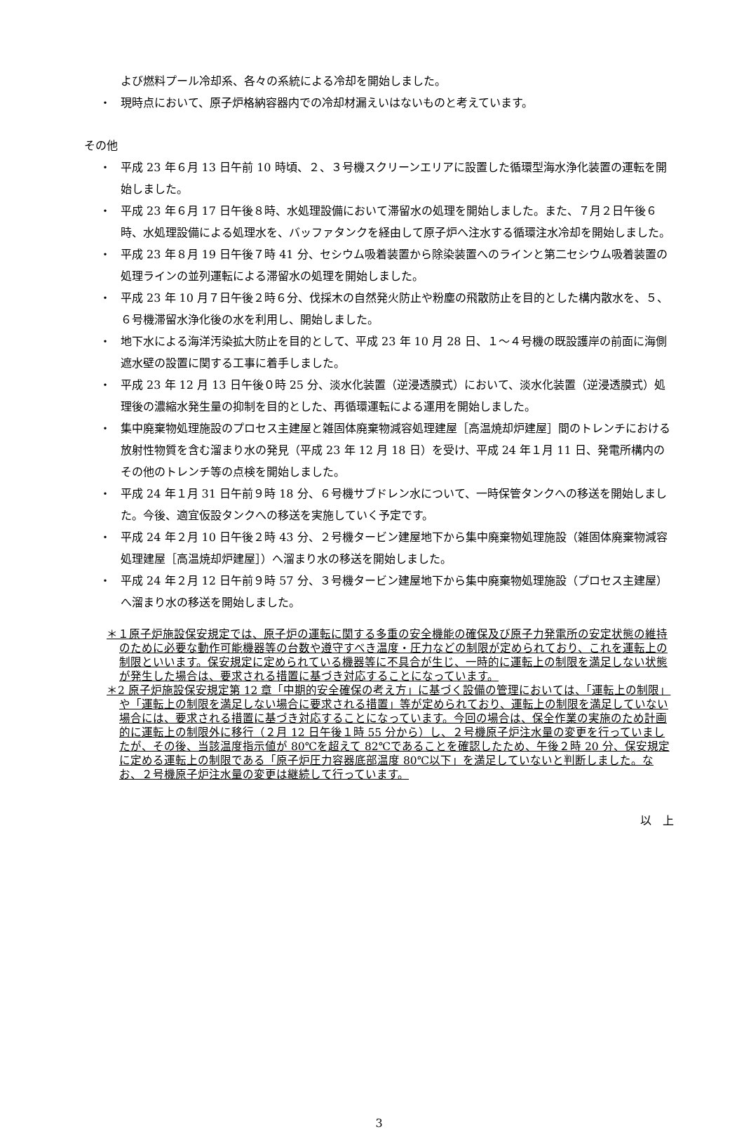よび燃料プール冷却系、各々の系統による冷却を開始しました。
・ 現時点において、原子炉格納容器内での冷却材漏えいはないものと考えています。
その他
・ 平成 23 年６月 13 日午前 10 時頃、２、３号機スクリーンエリアに設置した循環型海水浄化装置の運転を開始しました。
・ 平成 23 年６月 17 日午後８時、水処理設備において滞留水の処理を開始しました。また、７月２日午後６時、水処理設備による処理水を、バッファタンクを経由して原子炉へ注水する循環注水冷却を開始しました。
・ 平成 23 年８月 19 日午後７時 41 分、セシウム吸着装置から除染装置へのラインと第二セシウム吸着装置の処理ラインの並列運転による滞留水の処理を開始しました。
・ 平成 23 年 10 月７日午後２時６分、伐採木の自然発火防止や粉塵の飛散防止を目的とした構内散水を、５、６号機滞留水浄化後の水を利用し、開始しました。
・ 地下水による海洋汚染拡大防止を目的として、平成 23 年 10 月 28 日、１～４号機の既設護岸の前面に海側遮水壁の設置に関する工事に着手しました。
・ 平成 23 年 12 月 13 日午後０時 25 分、淡水化装置（逆浸透膜式）において、淡水化装置（逆浸透膜式）処理後の濃縮水発生量の抑制を目的とした、再循環運転による運用を開始しました。
・ 集中廃棄物処理施設のプロセス主建屋と雑固体廃棄物減容処理建屋［高温焼却炉建屋］間のトレンチにおける放射性物質を含む溜まり水の発見（平成 23 年 12 月 18 日）を受け、平成 24 年１月 11 日、発電所構内のその他のトレンチ等の点検を開始しました。
・ 平成 24 年１月 31 日午前９時 18 分、６号機サブドレン水について、一時保管タンクへの移送を開始しました。今後、適宜仮設タンクへの移送を実施していく予定です。
・ 平成 24 年２月 10 日午後２時 43 分、２号機タービン建屋地下から集中廃棄物処理施設（雑固体廃棄物減容処理建屋［高温焼却炉建屋］）へ溜まり水の移送を開始しました。
・ 平成 24 年２月 12 日午前９時 57 分、３号機タービン建屋地下から集中廃棄物処理施設（プロセス主建屋）へ溜まり水の移送を開始しました。
＊１原子炉施設保安規定では、原子炉の運転に関する多重の安全機能の確保及び原子力発電所の安定状態の維持のために必要な動作可能機器等の台数や遵守すべき温度・圧力などの制限が定められており、これを運転上の制限といいます。保安規定に定められている機器等に不具合が生じ、一時的に運転上の制限を満足しない状態が発生した場合は、要求される措置に基づき対応することになっています。
＊2 原子炉施設保安規定第 12 章「中期的安全確保の考え方」に基づく設備の管理においては、「運転上の制限」や「運転上の制限を満足しない場合に要求される措置」等が定められており、運転上の制限を満足していない場合には、要求される措置に基づき対応することになっています。今回の場合は、保全作業の実施のため計画的に運転上の制限外に移行（２月 12 日午後１時 55 分から）し、２号機原子炉注水量の変更を行っていましたが、その後、当該温度指示値が 80℃を超えて 82℃であることを確認したため、午後２時 20 分、保安規定に定める運転上の制限である「原子炉圧力容器底部温度 80℃以下」を満足していないと判断しました。なお、２号機原子炉注水量の変更は継続して行っています。
以　上
3